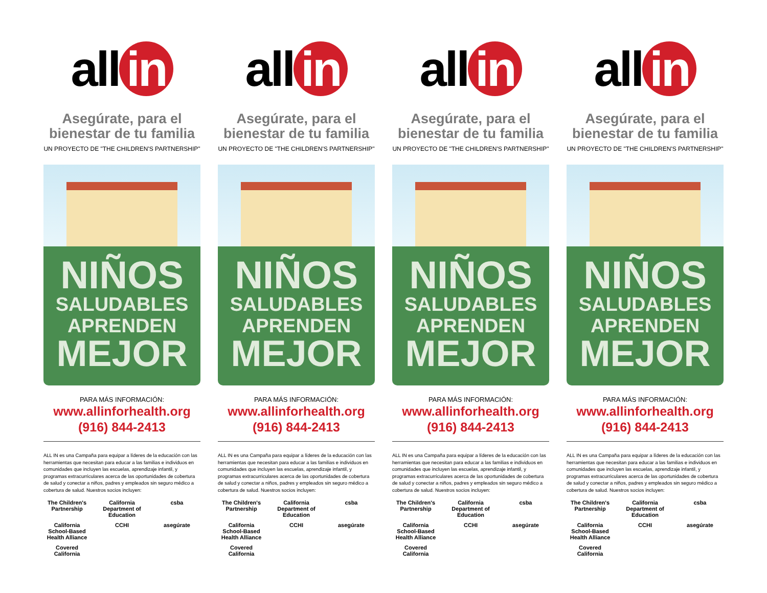all in
Asegúrate, para el bienestar de tu familia
UN PROYECTO DE "THE CHILDREN'S PARTNERSHIP"
NIÑOS
SALUDABLES
APRENDEN
MEJOR
PARA MÁS INFORMACIÓN:
www.allinforhealth.org
(916) 844-2413
ALL IN es una Campaña para equipar a líderes de la educación con las herramientas que necesitan para educar a las familias e individuos en comunidades que incluyen las escuelas, aprendizaje infantil, y programas extracurriculares acerca de las oportunidades de cobertura de salud y conectar a niños, padres y empleados sin seguro médico a cobertura de salud. Nuestros socios incluyen:
The Children's Partnership
California Department of Education
csba
California School-Based Health Alliance
CCHI
asegúrate
Covered California
all in
Asegúrate, para el bienestar de tu familia
UN PROYECTO DE "THE CHILDREN'S PARTNERSHIP"
NIÑOS
SALUDABLES
APRENDEN
MEJOR
PARA MÁS INFORMACIÓN:
www.allinforhealth.org
(916) 844-2413
ALL IN es una Campaña para equipar a líderes de la educación con las herramientas que necesitan para educar a las familias e individuos en comunidades que incluyen las escuelas, aprendizaje infantil, y programas extracurriculares acerca de las oportunidades de cobertura de salud y conectar a niños, padres y empleados sin seguro médico a cobertura de salud. Nuestros socios incluyen:
The Children's Partnership
California Department of Education
csba
California School-Based Health Alliance
CCHI
asegúrate
Covered California
all in
Asegúrate, para el bienestar de tu familia
UN PROYECTO DE "THE CHILDREN'S PARTNERSHIP"
NIÑOS
SALUDABLES
APRENDEN
MEJOR
PARA MÁS INFORMACIÓN:
www.allinforhealth.org
(916) 844-2413
ALL IN es una Campaña para equipar a líderes de la educación con las herramientas que necesitan para educar a las familias e individuos en comunidades que incluyen las escuelas, aprendizaje infantil, y programas extracurriculares acerca de las oportunidades de cobertura de salud y conectar a niños, padres y empleados sin seguro médico a cobertura de salud. Nuestros socios incluyen:
The Children's Partnership
California Department of Education
csba
California School-Based Health Alliance
CCHI
asegúrate
Covered California
all in
Asegúrate, para el bienestar de tu familia
UN PROYECTO DE "THE CHILDREN'S PARTNERSHIP"
NIÑOS
SALUDABLES
APRENDEN
MEJOR
PARA MÁS INFORMACIÓN:
www.allinforhealth.org
(916) 844-2413
ALL IN es una Campaña para equipar a líderes de la educación con las herramientas que necesitan para educar a las familias e individuos en comunidades que incluyen las escuelas, aprendizaje infantil, y programas extracurriculares acerca de las oportunidades de cobertura de salud y conectar a niños, padres y empleados sin seguro médico a cobertura de salud. Nuestros socios incluyen:
The Children's Partnership
California Department of Education
csba
California School-Based Health Alliance
CCHI
asegúrate
Covered California